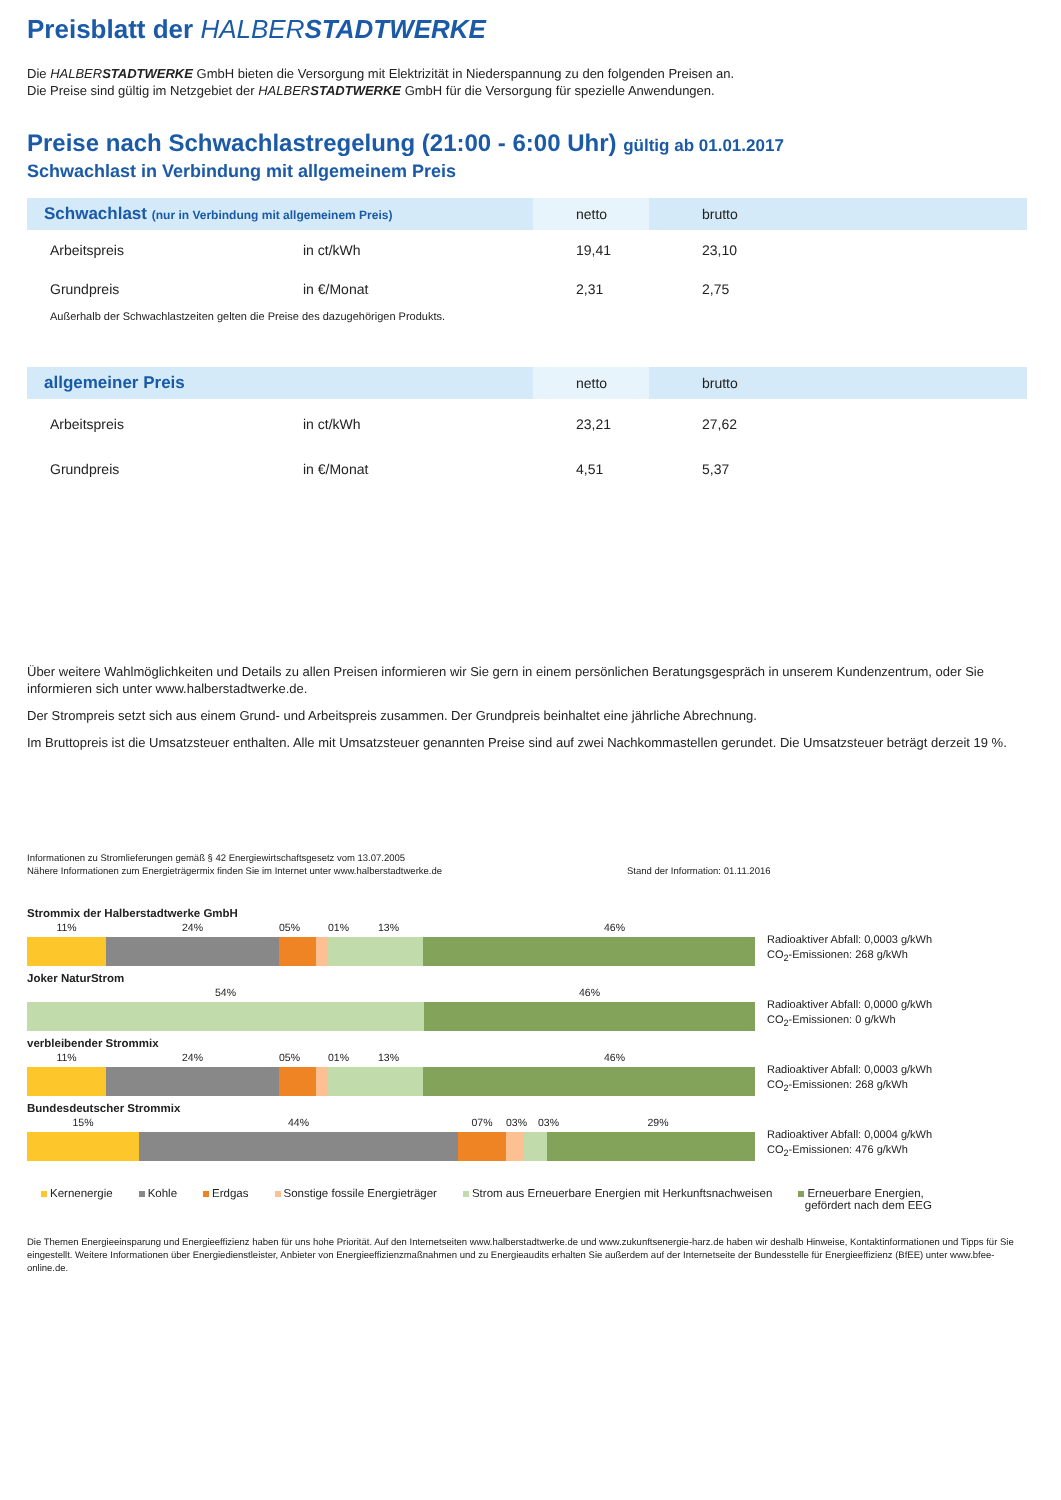Preisblatt der HALBER STADTWERKE
Die HALBERSTADTWERKE GmbH bieten die Versorgung mit Elektrizität in Niederspannung zu den folgenden Preisen an.
Die Preise sind gültig im Netzgebiet der HALBERSTADTWERKE GmbH für die Versorgung für spezielle Anwendungen.
Preise nach Schwachlastregelung (21:00 - 6:00 Uhr) gültig ab 01.01.2017
Schwachlast in Verbindung mit allgemeinem Preis
| Schwachlast (nur in Verbindung mit allgemeinem Preis) | | netto | brutto |
| --- | --- | --- | --- |
| Arbeitspreis | in ct/kWh | 19,41 | 23,10 |
| Grundpreis | in €/Monat | 2,31 | 2,75 |
Außerhalb der Schwachlastzeiten gelten die Preise des dazugehörigen Produkts.
| allgemeiner Preis | | netto | brutto |
| --- | --- | --- | --- |
| Arbeitspreis | in ct/kWh | 23,21 | 27,62 |
| Grundpreis | in €/Monat | 4,51 | 5,37 |
Über weitere Wahlmöglichkeiten und Details zu allen Preisen informieren wir Sie gern in einem persönlichen Beratungsgespräch in unserem Kundenzentrum, oder Sie informieren sich unter www.halberstadtwerke.de.
Der Strompreis setzt sich aus einem Grund- und Arbeitspreis zusammen. Der Grundpreis beinhaltet eine jährliche Abrechnung.
Im Bruttopreis ist die Umsatzsteuer enthalten. Alle mit Umsatzsteuer genannten Preise sind auf zwei Nachkommastellen gerundet. Die Umsatzsteuer beträgt derzeit 19 %.
Informationen zu Stromlieferungen gemäß § 42 Energiewirtschaftsgesetz vom 13.07.2005
Nähere Informationen zum Energieträgermix finden Sie im Internet unter www.halberstadtwerke.de
Stand der Information: 01.11.2016
Strommix der Halberstadtwerke GmbH
11% 24% 05% 01% 13% 46%
Radioaktiver Abfall: 0,0003 g/kWh
CO<sub>2</sub>-Emissionen: 268 g/kWh
Joker NaturStrom
54% 46%
Radioaktiver Abfall: 0,0000 g/kWh
CO<sub>2</sub>-Emissionen: 0 g/kWh
verbleibender Strommix
11% 24% 05% 01% 13% 46%
Radioaktiver Abfall: 0,0003 g/kWh
CO<sub>2</sub>-Emissionen: 268 g/kWh
Bundesdeutscher Strommix
15% 44% 07% 03% 03% 29%
Radioaktiver Abfall: 0,0004 g/kWh
CO<sub>2</sub>-Emissionen: 476 g/kWh
Kernenergie Kohle Erdgas Sonstige fossile Energieträger Strom aus Erneuerbare Energien mit Herkunftsnachweisen Erneuerbare Energien,
gefördert nach dem EEG
Die Themen Energieeinsparung und Energieeffizienz haben für uns hohe Priorität. Auf den Internetseiten www.halberstadtwerke.de und www.zukunftsenergie-harz.de haben wir deshalb Hinweise, Kontaktinformationen und Tipps für Sie eingestellt. Weitere Informationen über Energiedienstleister, Anbieter von Energieeffizienzmaßnahmen und zu Energieaudits erhalten Sie außerdem auf der Internetseite der Bundesstelle für Energieeffizienz (BfEE) unter www.bfee-online.de.